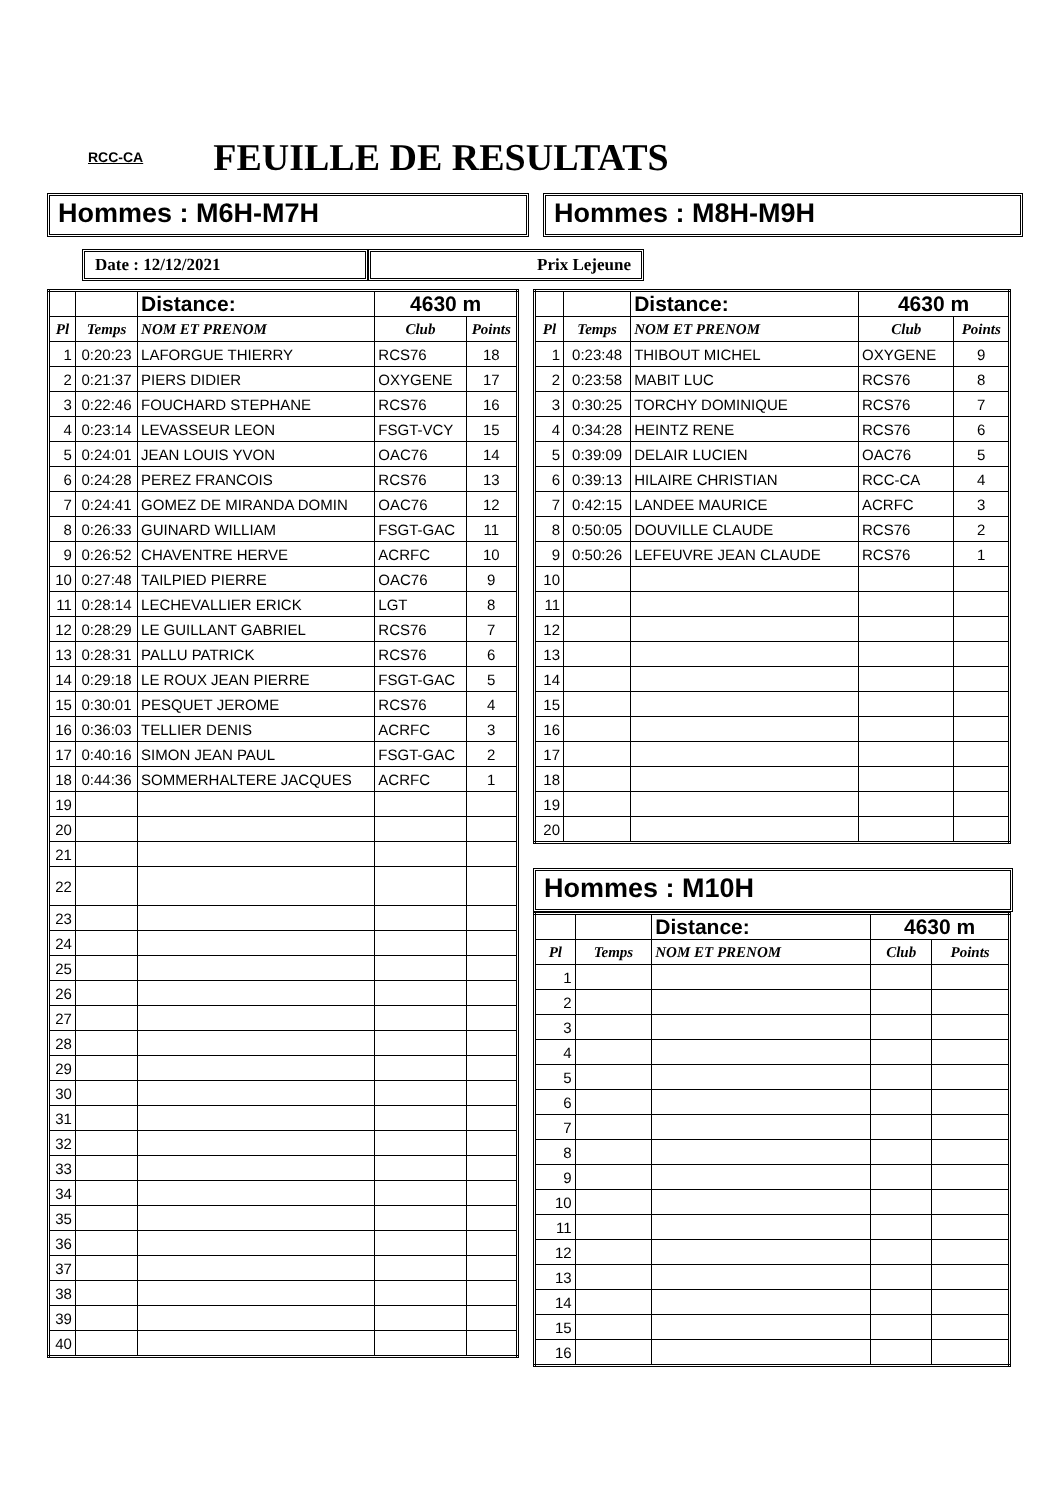RCC-CA FEUILLE DE RESULTATS
Hommes : M6H-M7H Hommes : M8H-M9H
Date : 12/12/2021 Prix Lejeune
| | | Distance: | 4630 m | |
| Pl | Temps | NOM ET PRENOM | Club | Points |
| 1 | 0:20:23 | LAFORGUE THIERRY | RCS76 | 18 |
| 2 | 0:21:37 | PIERS DIDIER | OXYGENE | 17 |
| 3 | 0:22:46 | FOUCHARD STEPHANE | RCS76 | 16 |
| 4 | 0:23:14 | LEVASSEUR LEON | FSGT-VCY | 15 |
| 5 | 0:24:01 | JEAN LOUIS YVON | OAC76 | 14 |
| 6 | 0:24:28 | PEREZ FRANCOIS | RCS76 | 13 |
| 7 | 0:24:41 | GOMEZ DE MIRANDA DOMIN | OAC76 | 12 |
| 8 | 0:26:33 | GUINARD WILLIAM | FSGT-GAC | 11 |
| 9 | 0:26:52 | CHAVENTRE HERVE | ACRFC | 10 |
| 10 | 0:27:48 | TAILPIED PIERRE | OAC76 | 9 |
| 11 | 0:28:14 | LECHEVALLIER ERICK | LGT | 8 |
| 12 | 0:28:29 | LE GUILLANT GABRIEL | RCS76 | 7 |
| 13 | 0:28:31 | PALLU PATRICK | RCS76 | 6 |
| 14 | 0:29:18 | LE ROUX JEAN PIERRE | FSGT-GAC | 5 |
| 15 | 0:30:01 | PESQUET JEROME | RCS76 | 4 |
| 16 | 0:36:03 | TELLIER DENIS | ACRFC | 3 |
| 17 | 0:40:16 | SIMON JEAN PAUL | FSGT-GAC | 2 |
| 18 | 0:44:36 | SOMMERHALTERE JACQUES | ACRFC | 1 |
| 19 | | | | |
| 20 | | | | |
| 21 | | | | |
| 22 | | | | |
| 23 | | | | |
| 24 | | | | |
| 25 | | | | |
| 26 | | | | |
| 27 | | | | |
| 28 | | | | |
| 29 | | | | |
| 30 | | | | |
| 31 | | | | |
| 32 | | | | |
| 33 | | | | |
| 34 | | | | |
| 35 | | | | |
| 36 | | | | |
| 37 | | | | |
| 38 | | | | |
| 39 | | | | |
| 40 | | | | |
| | | Distance: | 4630 m | |
| Pl | Temps | NOM ET PRENOM | Club | Points |
| 1 | 0:23:48 | THIBOUT MICHEL | OXYGENE | 9 |
| 2 | 0:23:58 | MABIT LUC | RCS76 | 8 |
| 3 | 0:30:25 | TORCHY DOMINIQUE | RCS76 | 7 |
| 4 | 0:34:28 | HEINTZ RENE | RCS76 | 6 |
| 5 | 0:39:09 | DELAIR LUCIEN | OAC76 | 5 |
| 6 | 0:39:13 | HILAIRE CHRISTIAN | RCC-CA | 4 |
| 7 | 0:42:15 | LANDEE MAURICE | ACRFC | 3 |
| 8 | 0:50:05 | DOUVILLE CLAUDE | RCS76 | 2 |
| 9 | 0:50:26 | LEFEUVRE JEAN CLAUDE | RCS76 | 1 |
| 10 | | | | |
| 11 | | | | |
| 12 | | | | |
| 13 | | | | |
| 14 | | | | |
| 15 | | | | |
| 16 | | | | |
| 17 | | | | |
| 18 | | | | |
| 19 | | | | |
| 20 | | | | |
Hommes : M10H
| | | Distance: | 4630 m | |
| Pl | Temps | NOM ET PRENOM | Club | Points |
| 1 | | | | |
| 2 | | | | |
| 3 | | | | |
| 4 | | | | |
| 5 | | | | |
| 6 | | | | |
| 7 | | | | |
| 8 | | | | |
| 9 | | | | |
| 10 | | | | |
| 11 | | | | |
| 12 | | | | |
| 13 | | | | |
| 14 | | | | |
| 15 | | | | |
| 16 | | | | |